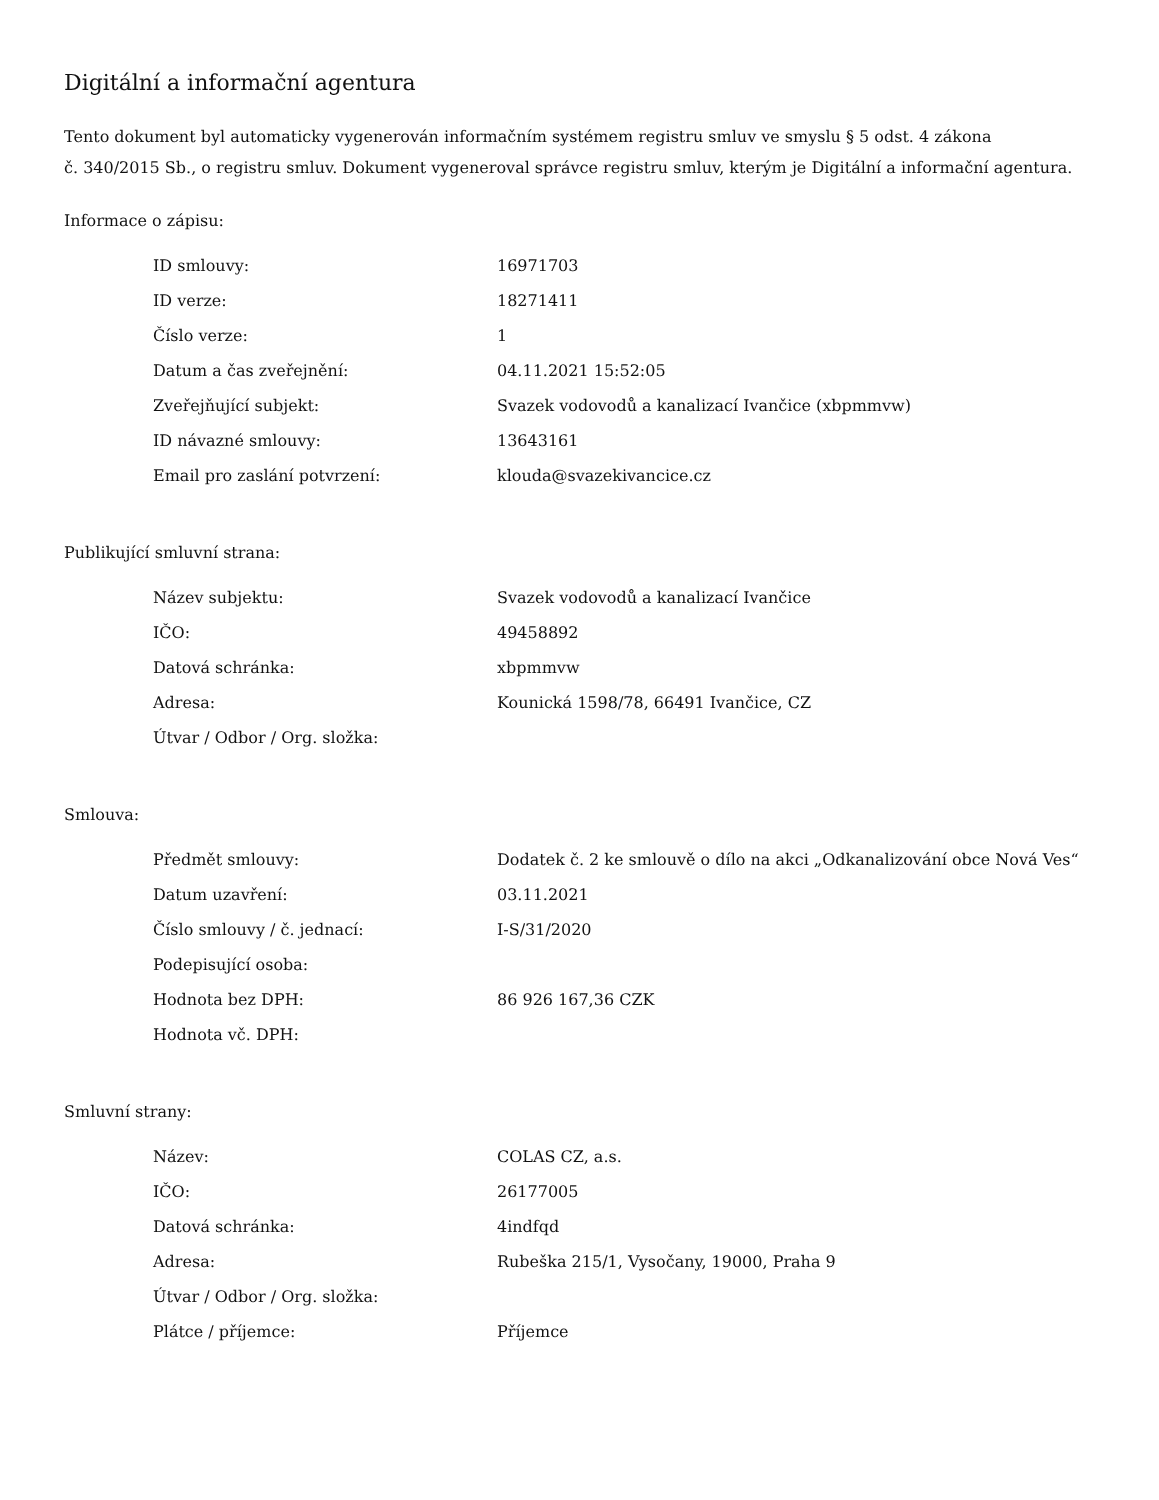Digitální a informační agentura
Tento dokument byl automaticky vygenerován informačním systémem registru smluv ve smyslu § 5 odst. 4 zákona
č. 340/2015 Sb., o registru smluv. Dokument vygeneroval správce registru smluv, kterým je Digitální a informační agentura.
Informace o zápisu:
| ID smlouvy: | 16971703 |
| ID verze: | 18271411 |
| Číslo verze: | 1 |
| Datum a čas zveřejnění: | 04.11.2021 15:52:05 |
| Zveřejňující subjekt: | Svazek vodovodů a kanalizací Ivančice (xbpmmvw) |
| ID návazné smlouvy: | 13643161 |
| Email pro zaslání potvrzení: | klouda@svazekivancice.cz |
Publikující smluvní strana:
| Název subjektu: | Svazek vodovodů a kanalizací Ivančice |
| IČO: | 49458892 |
| Datová schránka: | xbpmmvw |
| Adresa: | Kounická 1598/78, 66491 Ivančice, CZ |
| Útvar / Odbor / Org. složka: | |
Smlouva:
| Předmět smlouvy: | Dodatek č. 2 ke smlouvě o dílo na akci „Odkanalizování obce Nová Ves“ |
| Datum uzavření: | 03.11.2021 |
| Číslo smlouvy / č. jednací: | I-S/31/2020 |
| Podepisující osoba: | |
| Hodnota bez DPH: | 86 926 167,36 CZK |
| Hodnota vč. DPH: | |
Smluvní strany:
| Název: | COLAS CZ, a.s. |
| IČO: | 26177005 |
| Datová schránka: | 4indfqd |
| Adresa: | Rubeška 215/1, Vysočany, 19000, Praha 9 |
| Útvar / Odbor / Org. složka: | |
| Plátce / příjemce: | Příjemce |